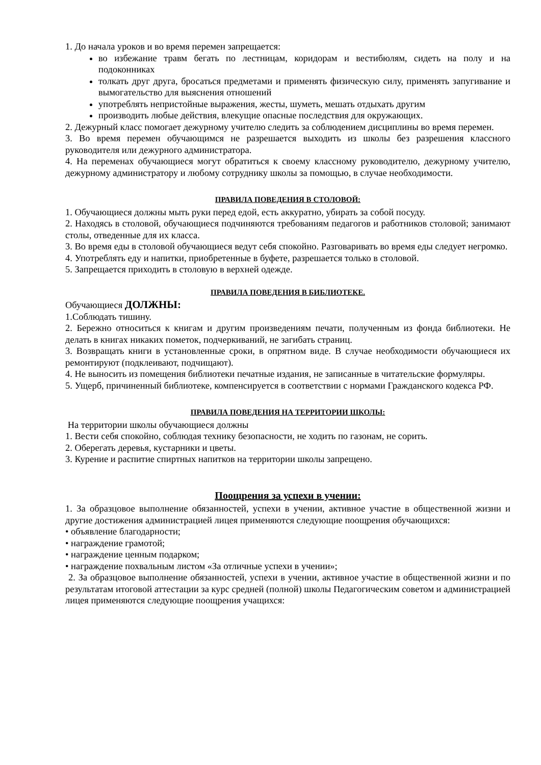1. До начала уроков и во время перемен запрещается:
во избежание травм бегать по лестницам, коридорам и вестибюлям, сидеть на полу и на подоконниках
толкать друг друга, бросаться предметами и применять физическую силу, применять запугивание и вымогательство для выяснения отношений
употреблять непристойные выражения, жесты, шуметь, мешать отдыхать другим
производить любые действия, влекущие опасные последствия для окружающих.
2. Дежурный класс помогает дежурному учителю следить за соблюдением дисциплины во время перемен.
3. Во время перемен обучающимся не разрешается выходить из школы без разрешения классного руководителя или дежурного администратора.
4. На переменах обучающиеся могут обратиться к своему классному руководителю, дежурному учителю, дежурному администратору и любому сотруднику школы за помощью, в случае необходимости.
ПРАВИЛА ПОВЕДЕНИЯ В СТОЛОВОЙ:
1. Обучающиеся должны мыть руки перед едой, есть аккуратно, убирать за собой посуду.
2. Находясь в столовой, обучающиеся подчиняются требованиям педагогов и работников столовой; занимают столы, отведенные для их класса.
3. Во время еды в столовой обучающиеся ведут себя спокойно. Разговаривать во время еды следует негромко.
4. Употреблять еду и напитки, приобретенные в буфете, разрешается только в столовой.
5. Запрещается приходить в столовую в верхней одежде.
ПРАВИЛА ПОВЕДЕНИЯ В БИБЛИОТЕКЕ.
Обучающиеся ДОЛЖНЫ:
1.Соблюдать тишину.
2. Бережно относиться к книгам и другим произведениям печати, полученным из фонда библиотеки. Не делать в книгах никаких пометок, подчеркиваний, не загибать страниц.
3. Возвращать книги в установленные сроки, в опрятном виде. В случае необходимости обучающиеся их ремонтируют (подклеивают, подчищают).
4. Не выносить из помещения библиотеки печатные издания, не записанные в читательские формуляры.
5. Ущерб, причиненный библиотеке, компенсируется в соответствии с нормами Гражданского кодекса РФ.
ПРАВИЛА ПОВЕДЕНИЯ НА ТЕРРИТОРИИ ШКОЛЫ:
На территории школы обучающиеся должны
1. Вести себя спокойно, соблюдая технику безопасности, не ходить по газонам, не сорить.
2. Оберегать деревья, кустарники и цветы.
3. Курение и распитие спиртных напитков на территории школы запрещено.
Поощрения за успехи в учении:
1. За образцовое выполнение обязанностей, успехи в учении, активное участие в общественной жизни и другие достижения администрацией лицея применяются следующие поощрения обучающихся:
• объявление благодарности;
• награждение грамотой;
• награждение ценным подарком;
• награждение похвальным листом «За отличные успехи в учении»;
2. За образцовое выполнение обязанностей, успехи в учении, активное участие в общественной жизни и по результатам итоговой аттестации за курс средней (полной) школы Педагогическим советом и администрацией лицея применяются следующие поощрения учащихся: